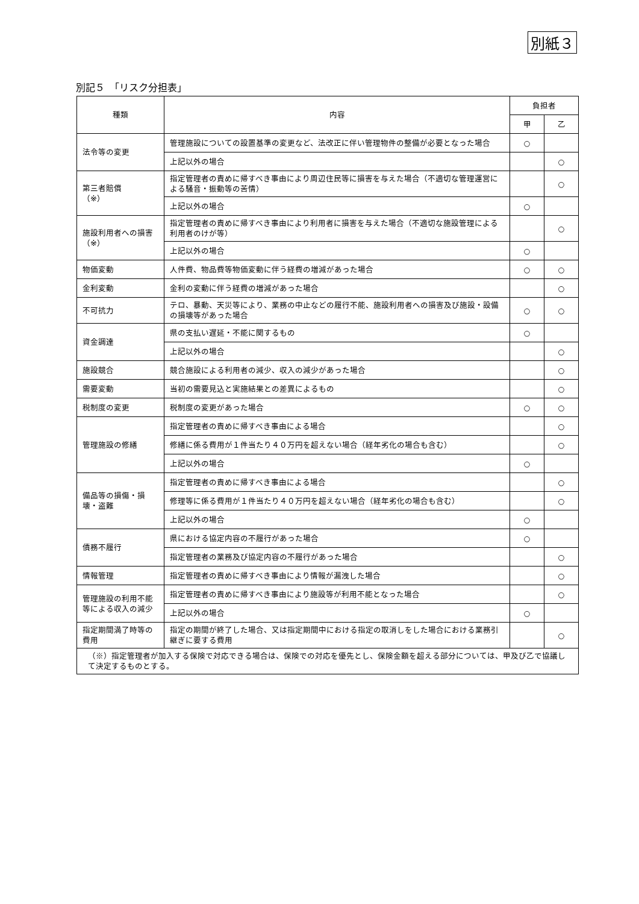別紙３
別記５　「リスク分担表」
| 種類 | 内容 | 負担者 | |
| --- | --- | --- | --- |
| | | 甲 | 乙 |
| 法令等の変更 | 管理施設についての設置基準の変更など、法改正に伴い管理物件の整備が必要となった場合 | ○ | |
| | 上記以外の場合 | | ○ |
| 第三者賠償 （※） | 指定管理者の責めに帰すべき事由により周辺住民等に損害を与えた場合（不適切な管理運営による騒音・振動等の苦情） | | ○ |
| | 上記以外の場合 | ○ | |
| 施設利用者への損害 （※） | 指定管理者の責めに帰すべき事由により利用者に損害を与えた場合（不適切な施設管理による利用者のけが等） | | ○ |
| | 上記以外の場合 | ○ | |
| 物価変動 | 人件費、物品費等物価変動に伴う経費の増減があった場合 | ○ | ○ |
| 金利変動 | 金利の変動に伴う経費の増減があった場合 | | ○ |
| 不可抗力 | テロ、暴動、天災等により、業務の中止などの履行不能、施設利用者への損害及び施設・設備の損壊等があった場合 | ○ | ○ |
| 資金調達 | 県の支払い遅延・不能に関するもの | ○ | |
| | 上記以外の場合 | | ○ |
| 施設競合 | 競合施設による利用者の減少、収入の減少があった場合 | | ○ |
| 需要変動 | 当初の需要見込と実施結果との差異によるもの | | ○ |
| 税制度の変更 | 税制度の変更があった場合 | ○ | ○ |
| 管理施設の修繕 | 指定管理者の責めに帰すべき事由による場合 | | ○ |
| | 修繕に係る費用が１件当たり４０万円を超えない場合（経年劣化の場合も含む） | | ○ |
| | 上記以外の場合 | ○ | |
| 備品等の損傷・損壊・盗難 | 指定管理者の責めに帰すべき事由による場合 | | ○ |
| | 修理等に係る費用が１件当たり４０万円を超えない場合（経年劣化の場合も含む） | | ○ |
| | 上記以外の場合 | ○ | |
| 債務不履行 | 県における協定内容の不履行があった場合 | ○ | |
| | 指定管理者の業務及び協定内容の不履行があった場合 | | ○ |
| 情報管理 | 指定管理者の責めに帰すべき事由により情報が漏洩した場合 | | ○ |
| 管理施設の利用不能等による収入の減少 | 指定管理者の責めに帰すべき事由により施設等が利用不能となった場合 | | ○ |
| | 上記以外の場合 | ○ | |
| 指定期間満了時等の費用 | 指定の期間が終了した場合、又は指定期間中における指定の取消しをした場合における業務引継ぎに要する費用 | | ○ |
| （※）指定管理者が加入する保険で対応できる場合は、保険での対応を優先とし、保険金額を超える部分については、甲及び乙で協議して決定するものとする。 | | | |